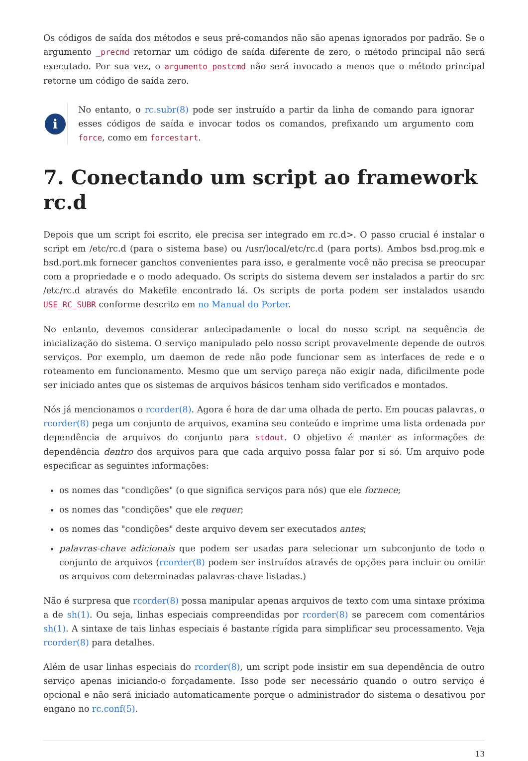Os códigos de saída dos métodos e seus pré-comandos não são apenas ignorados por padrão. Se o argumento _precmd retornar um código de saída diferente de zero, o método principal não será executado. Por sua vez, o argumento_postcmd não será invocado a menos que o método principal retorne um código de saída zero.
i
No entanto, o rc.subr(8) pode ser instruído a partir da linha de comando para ignorar esses códigos de saída e invocar todos os comandos, prefixando um argumento com force, como em forcestart.
7. Conectando um script ao framework rc.d
Depois que um script foi escrito, ele precisa ser integrado em rc.d>. O passo crucial é instalar o script em /etc/rc.d (para o sistema base) ou /usr/local/etc/rc.d (para ports). Ambos bsd.prog.mk e bsd.port.mk fornecer ganchos convenientes para isso, e geralmente você não precisa se preocupar com a propriedade e o modo adequado. Os scripts do sistema devem ser instalados a partir do src /etc/rc.d através do Makefile encontrado lá. Os scripts de porta podem ser instalados usando USE_RC_SUBR conforme descrito em no Manual do Porter.
No entanto, devemos considerar antecipadamente o local do nosso script na sequência de inicialização do sistema. O serviço manipulado pelo nosso script provavelmente depende de outros serviços. Por exemplo, um daemon de rede não pode funcionar sem as interfaces de rede e o roteamento em funcionamento. Mesmo que um serviço pareça não exigir nada, dificilmente pode ser iniciado antes que os sistemas de arquivos básicos tenham sido verificados e montados.
Nós já mencionamos o rcorder(8). Agora é hora de dar uma olhada de perto. Em poucas palavras, o rcorder(8) pega um conjunto de arquivos, examina seu conteúdo e imprime uma lista ordenada por dependência de arquivos do conjunto para stdout. O objetivo é manter as informações de dependência dentro dos arquivos para que cada arquivo possa falar por si só. Um arquivo pode especificar as seguintes informações:
os nomes das "condições" (o que significa serviços para nós) que ele fornece;
os nomes das "condições" que ele requer;
os nomes das "condições" deste arquivo devem ser executados antes;
palavras-chave adicionais que podem ser usadas para selecionar um subconjunto de todo o conjunto de arquivos (rcorder(8) podem ser instruídos através de opções para incluir ou omitir os arquivos com determinadas palavras-chave listadas.)
Não é surpresa que rcorder(8) possa manipular apenas arquivos de texto com uma sintaxe próxima a de sh(1). Ou seja, linhas especiais compreendidas por rcorder(8) se parecem com comentários sh(1). A sintaxe de tais linhas especiais é bastante rígida para simplificar seu processamento. Veja rcorder(8) para detalhes.
Além de usar linhas especiais do rcorder(8), um script pode insistir em sua dependência de outro serviço apenas iniciando-o forçadamente. Isso pode ser necessário quando o outro serviço é opcional e não será iniciado automaticamente porque o administrador do sistema o desativou por engano no rc.conf(5).
13